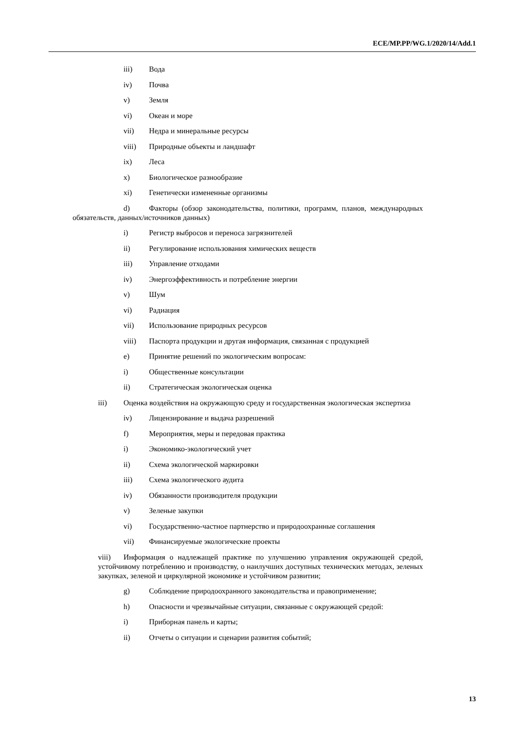ECE/MP.PP/WG.1/2020/14/Add.1
iii) Вода
iv) Почва
v) Земля
vi) Океан и море
vii) Недра и минеральные ресурсы
viii) Природные объекты и ландшафт
ix) Леса
x) Биологическое разнообразие
xi) Генетически измененные организмы
d) Факторы (обзор законодательства, политики, программ, планов, международных обязательств, данных/источников данных)
i) Регистр выбросов и переноса загрязнителей
ii) Регулирование использования химических веществ
iii) Управление отходами
iv) Энергоэффективность и потребление энергии
v) Шум
vi) Радиация
vii) Использование природных ресурсов
viii) Паспорта продукции и другая информация, связанная с продукцией
e) Принятие решений по экологическим вопросам:
i) Общественные консультации
ii) Стратегическая экологическая оценка
iii) Оценка воздействия на окружающую среду и государственная экологическая экспертиза
iv) Лицензирование и выдача разрешений
f) Мероприятия, меры и передовая практика
i) Экономико-экологический учет
ii) Схема экологической маркировки
iii) Схема экологического аудита
iv) Обязанности производителя продукции
v) Зеленые закупки
vi) Государственно-частное партнерство и природоохранные соглашения
vii) Финансируемые экологические проекты
viii) Информация о надлежащей практике по улучшению управления окружающей средой, устойчивому потреблению и производству, о наилучших доступных технических методах, зеленых закупках, зеленой и циркулярной экономике и устойчивом развитии;
g) Соблюдение природоохранного законодательства и правоприменение;
h) Опасности и чрезвычайные ситуации, связанные с окружающей средой:
i) Приборная панель и карты;
ii) Отчеты о ситуации и сценарии развития событий;
13